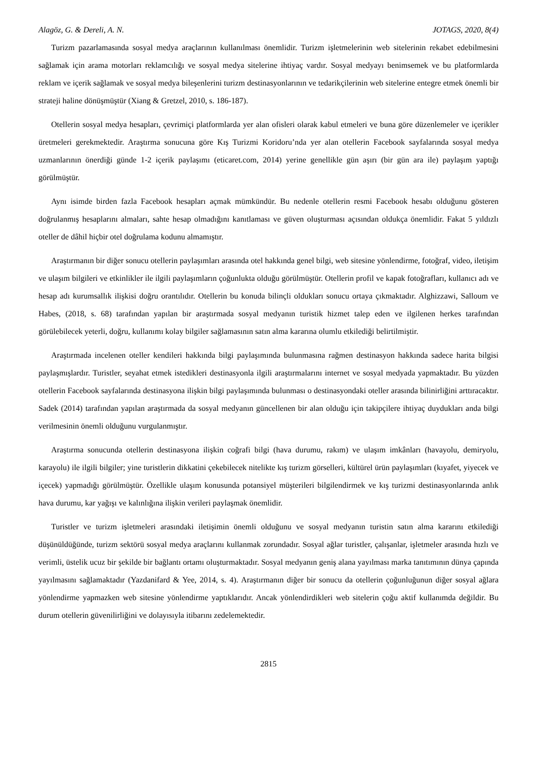Alagöz, G. & Dereli, A. N. JOTAGS, 2020, 8(4)
Turizm pazarlamasında sosyal medya araçlarının kullanılması önemlidir. Turizm işletmelerinin web sitelerinin rekabet edebilmesini sağlamak için arama motorları reklamcılığı ve sosyal medya sitelerine ihtiyaç vardır. Sosyal medyayı benimsemek ve bu platformlarda reklam ve içerik sağlamak ve sosyal medya bileşenlerini turizm destinasyonlarının ve tedarikçilerinin web sitelerine entegre etmek önemli bir strateji haline dönüşmüştür (Xiang & Gretzel, 2010, s. 186-187).
Otellerin sosyal medya hesapları, çevrimiçi platformlarda yer alan ofisleri olarak kabul etmeleri ve buna göre düzenlemeler ve içerikler üretmeleri gerekmektedir. Araştırma sonucuna göre Kış Turizmi Koridoru’nda yer alan otellerin Facebook sayfalarında sosyal medya uzmanlarının önerdiği günde 1-2 içerik paylaşımı (eticaret.com, 2014) yerine genellikle gün aşırı (bir gün ara ile) paylaşım yaptığı görülmüştür.
Aynı isimde birden fazla Facebook hesapları açmak mümkündür. Bu nedenle otellerin resmi Facebook hesabı olduğunu gösteren doğrulanmış hesaplarını almaları, sahte hesap olmadığını kanıtlaması ve güven oluşturması açısından oldukça önemlidir. Fakat 5 yıldızlı oteller de dâhil hiçbir otel doğrulama kodunu almamıştır.
Araştırmanın bir diğer sonucu otellerin paylaşımları arasında otel hakkında genel bilgi, web sitesine yönlendirme, fotoğraf, video, iletişim ve ulaşım bilgileri ve etkinlikler ile ilgili paylaşımların çoğunlukta olduğu görülmüştür. Otellerin profil ve kapak fotoğrafları, kullanıcı adı ve hesap adı kurumsallık ilişkisi doğru orantılıdır. Otellerin bu konuda bilinçli oldukları sonucu ortaya çıkmaktadır. Alghizzawi, Salloum ve Habes, (2018, s. 68) tarafından yapılan bir araştırmada sosyal medyanın turistik hizmet talep eden ve ilgilenen herkes tarafından görülebilecek yeterli, doğru, kullanımı kolay bilgiler sağlamasının satın alma kararına olumlu etkilediği belirtilmiştir.
Araştırmada incelenen oteller kendileri hakkında bilgi paylaşımında bulunmasına rağmen destinasyon hakkında sadece harita bilgisi paylaşmışlardır. Turistler, seyahat etmek istedikleri destinasyonla ilgili araştırmalarını internet ve sosyal medyada yapmaktadır. Bu yüzden otellerin Facebook sayfalarında destinasyona ilişkin bilgi paylaşımında bulunması o destinasyondaki oteller arasında bilinirliğini arttıracaktır. Sadek (2014) tarafından yapılan araştırmada da sosyal medyanın güncellenen bir alan olduğu için takipçilere ihtiyaç duydukları anda bilgi verilmesinin önemli olduğunu vurgulanmıştır.
Araştırma sonucunda otellerin destinasyona ilişkin coğrafi bilgi (hava durumu, rakım) ve ulaşım imkânları (havayolu, demiryolu, karayolu) ile ilgili bilgiler; yine turistlerin dikkatini çekebilecek nitelikte kış turizm görselleri, kültürel ürün paylaşımları (kıyafet, yiyecek ve içecek) yapmadığı görülmüştür. Özellikle ulaşım konusunda potansiyel müşterileri bilgilendirmek ve kış turizmi destinasyonlarında anlık hava durumu, kar yağışı ve kalınlığına ilişkin verileri paylaşmak önemlidir.
Turistler ve turizm işletmeleri arasındaki iletişimin önemli olduğunu ve sosyal medyanın turistin satın alma kararını etkilediği düşünüldüğünde, turizm sektörü sosyal medya araçlarını kullanmak zorundadır. Sosyal ağlar turistler, çalışanlar, işletmeler arasında hızlı ve verimli, üstelik ucuz bir şekilde bir bağlantı ortamı oluşturmaktadır. Sosyal medyanın geniş alana yayılması marka tanıtımının dünya çapında yayılmasını sağlamaktadır (Yazdanifard & Yee, 2014, s. 4). Araştırmanın diğer bir sonucu da otellerin çoğunluğunun diğer sosyal ağlara yönlendirme yapmazken web sitesine yönlendirme yaptıklarıdır. Ancak yönlendirdikleri web sitelerin çoğu aktif kullanımda değildir. Bu durum otellerin güvenilirliğini ve dolayısıyla itibarını zedelemektedir.
2815